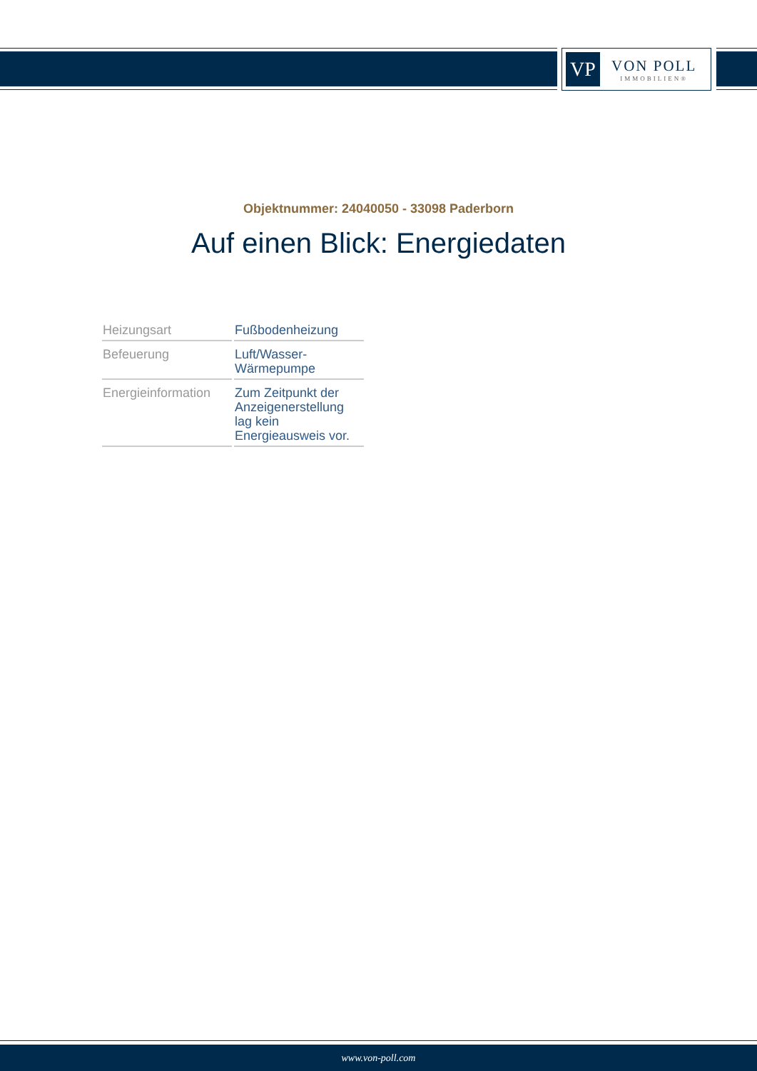VP
VON POLL
IMMOBILIEN®
Objektnummer: 24040050 - 33098 Paderborn
Auf einen Blick: Energiedaten
| Heizungsart | Fußbodenheizung |
| Befeuerung | Luft/Wasser- Wärmepumpe |
| Energieinformation | Zum Zeitpunkt der Anzeigenerstellung lag kein Energieausweis vor. |
www.von-poll.com